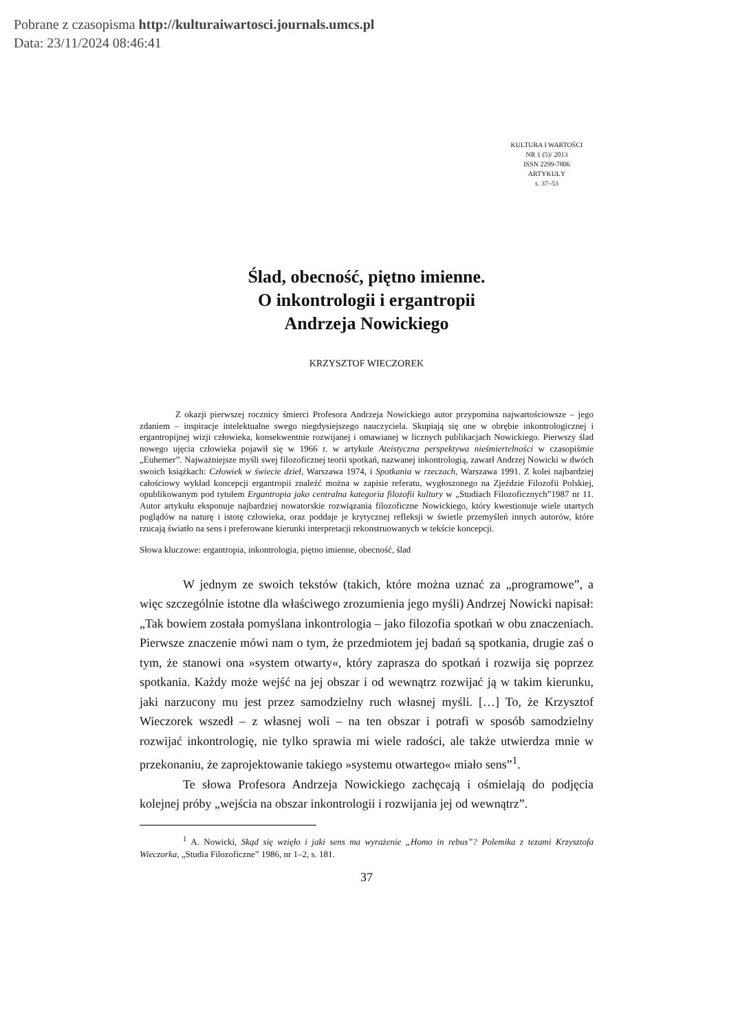Pobrane z czasopisma http://kulturaiwartosci.journals.umcs.pl
Data: 23/11/2024 08:46:41
KULTURA I WARTOŚCI
NR 1 (5)/ 2013
ISSN 2299-7806
ARTYKUŁY
s. 37–53
Ślad, obecność, piętno imienne.
O inkontrologii i ergantropii
Andrzeja Nowickiego
KRZYSZTOF WIECZOREK
    Z okazji pierwszej rocznicy śmierci Profesora Andrzeja Nowickiego autor przypomina najwartościowsze – jego zdaniem – inspiracje intelektualne swego niegdysiejszego nauczyciela. Skupiają się one w obrębie inkontrologicznej i ergantropijnej wizji człowieka, konsekwentnie rozwijanej i omawianej w licznych publikacjach Nowickiego. Pierwszy ślad nowego ujęcia człowieka pojawił się w 1966 r. w artykule Ateistyczna perspektywa nieśmiertelności w czasopiśmie „Euhemer”. Najważniejsze myśli swej filozoficznej teorii spotkań, nazwanej inkontrologią, zawarł Andrzej Nowicki w dwóch swoich książkach: Człowiek w świecie dzieł, Warszawa 1974, i Spotkania w rzeczach, Warszawa 1991. Z kolei najbardziej całościowy wykład koncepcji ergantropii znaleźć można w zapisie referatu, wygłoszonego na Zjeździe Filozofii Polskiej, opublikowanym pod tytułem Ergantropia jako centralna kategoria filozofii kultury w „Studiach Filozoficznych”1987 nr 11. Autor artykułu eksponuje najbardziej nowatorskie rozwiązania filozoficzne Nowickiego, który kwestionuje wiele utartych poglądów na naturę i istotę człowieka, oraz poddaje je krytycznej refleksji w świetle przemyśleń innych autorów, które rzucają światło na sens i preferowane kierunki interpretacji rekonstruowanych w tekście koncepcji.
Słowa kluczowe: ergantropia, inkontrologia, piętno imienne, obecność, ślad
W jednym ze swoich tekstów (takich, które można uznać za „programowe”, a więc szczególnie istotne dla właściwego zrozumienia jego myśli) Andrzej Nowicki napisał: „Tak bowiem została pomyślana inkontrologia – jako filozofia spotkań w obu znaczeniach. Pierwsze znaczenie mówi nam o tym, że przedmiotem jej badań są spotkania, drugie zaś o tym, że stanowi ona »system otwarty«, który zaprasza do spotkań i rozwija się poprzez spotkania. Każdy może wejść na jej obszar i od wewnątrz rozwijać ją w takim kierunku, jaki narzucony mu jest przez samodzielny ruch własnej myśli. […] To, że Krzysztof Wieczorek wszedł – z własnej woli – na ten obszar i potrafi w sposób samodzielny rozwijać inkontrologię, nie tylko sprawia mi wiele radości, ale także utwierdza mnie w przekonaniu, że zaprojektowanie takiego »systemu otwartego« miało sens”<sup>1</sup>.
Te słowa Profesora Andrzeja Nowickiego zachęcają i ośmielają do podjęcia kolejnej próby „wejścia na obszar inkontrologii i rozwijania jej od wewnątrz”.
<sup>1</sup> A. Nowicki, Skąd się wzięło i jaki sens ma wyrażenie „Homo in rebus”? Polemika z tezami Krzysztofa Wieczorka, „Studia Filozoficzne” 1986, nr 1–2, s. 181.
37